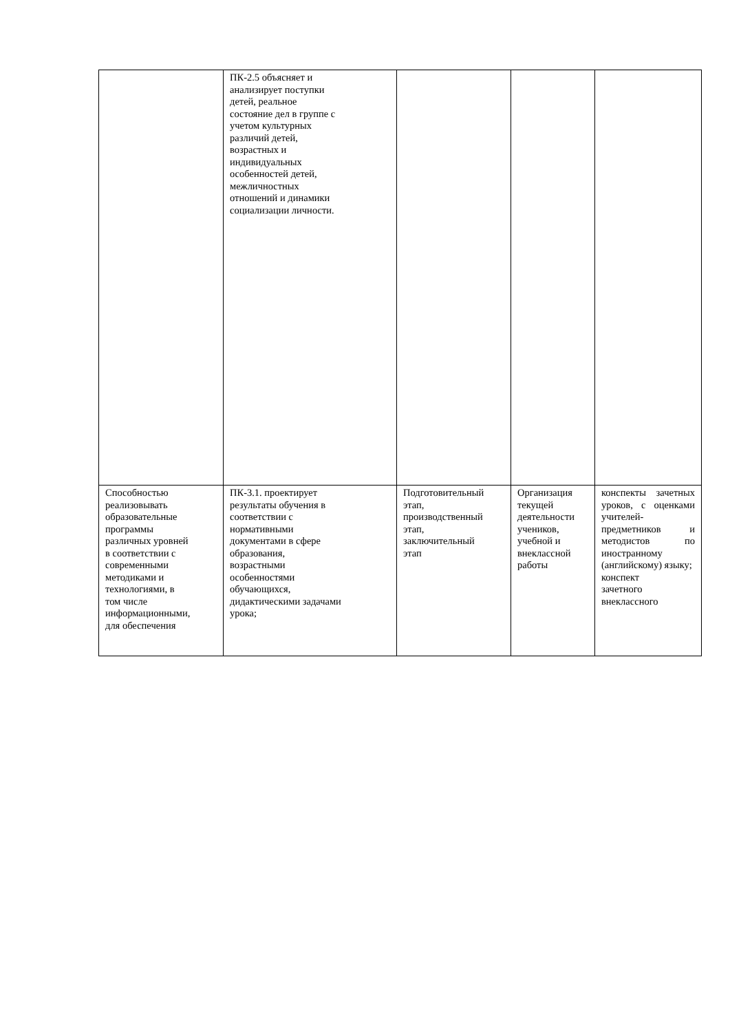| | ПК-2.5 объясняет и анализирует поступки детей, реальное состояние дел в группе с учетом культурных различий детей, возрастных и индивидуальных особенностей детей, межличностных отношений и динамики социализации личности. | | | |
| Способностью реализовывать образовательные программы различных уровней в соответствии с современными методиками и технологиями, в том числе информационными, для обеспечения | ПК-3.1. проектирует результаты обучения в соответствии с нормативными документами в сфере образования, возрастными особенностями обучающихся, дидактическими задачами урока; | Подготовительный этап, производственный этап, заключительный этап | Организация текущей деятельности учеников, учебной и внеклассной работы | конспекты зачетных уроков, с оценками учителей-предметников и методистов по иностранному (английскому) языку; конспект зачетного внеклассного |